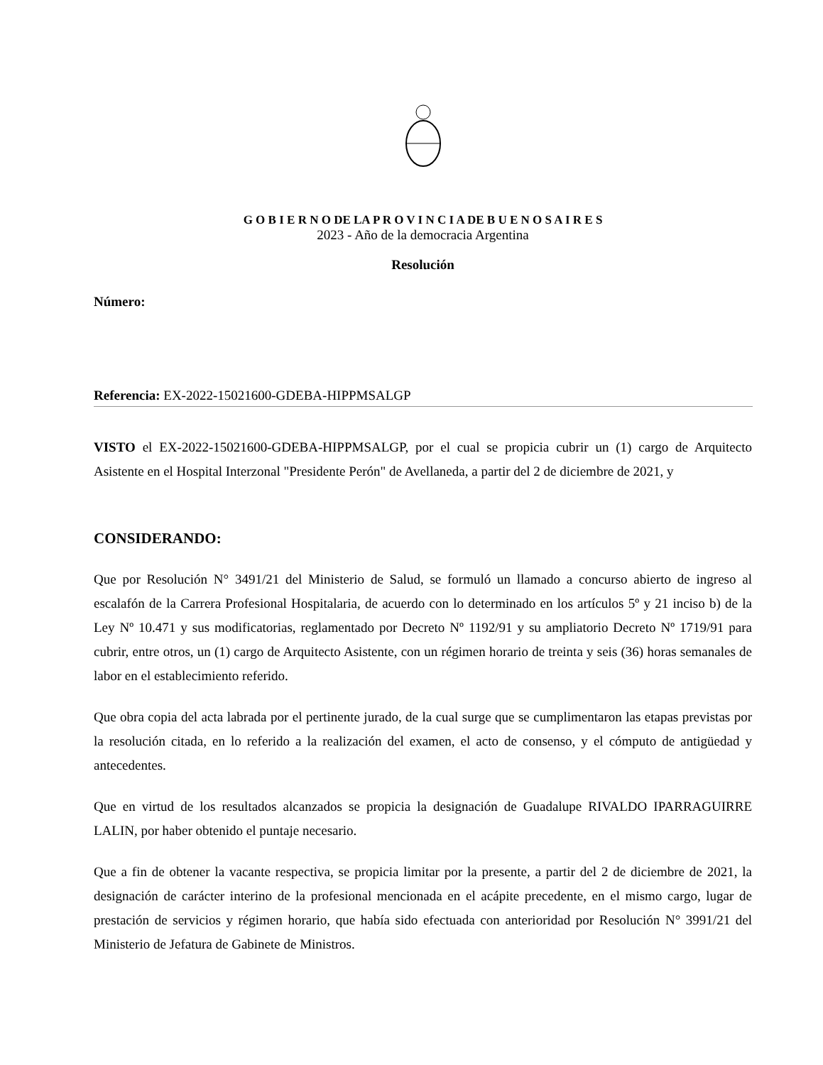G O B I E R N O DE LA P R O V I N C I A DE B U E N O S A I R E S
2023 - Año de la democracia Argentina
Resolución
Número:
Referencia: EX-2022-15021600-GDEBA-HIPPMSALGP
VISTO el EX-2022-15021600-GDEBA-HIPPMSALGP, por el cual se propicia cubrir un (1) cargo de Arquitecto Asistente en el Hospital Interzonal "Presidente Perón" de Avellaneda, a partir del 2 de diciembre de 2021, y
CONSIDERANDO:
Que por Resolución N° 3491/21 del Ministerio de Salud, se formuló un llamado a concurso abierto de ingreso al escalafón de la Carrera Profesional Hospitalaria, de acuerdo con lo determinado en los artículos 5º y 21 inciso b) de la Ley Nº 10.471 y sus modificatorias, reglamentado por Decreto Nº 1192/91 y su ampliatorio Decreto Nº 1719/91 para cubrir, entre otros, un (1) cargo de Arquitecto Asistente, con un régimen horario de treinta y seis (36) horas semanales de labor en el establecimiento referido.
Que obra copia del acta labrada por el pertinente jurado, de la cual surge que se cumplimentaron las etapas previstas por la resolución citada, en lo referido a la realización del examen, el acto de consenso, y el cómputo de antigüedad y antecedentes.
Que en virtud de los resultados alcanzados se propicia la designación de Guadalupe RIVALDO IPARRAGUIRRE LALIN, por haber obtenido el puntaje necesario.
Que a fin de obtener la vacante respectiva, se propicia limitar por la presente, a partir del 2 de diciembre de 2021, la designación de carácter interino de la profesional mencionada en el acápite precedente, en el mismo cargo, lugar de prestación de servicios y régimen horario, que había sido efectuada con anterioridad por Resolución N° 3991/21 del Ministerio de Jefatura de Gabinete de Ministros.